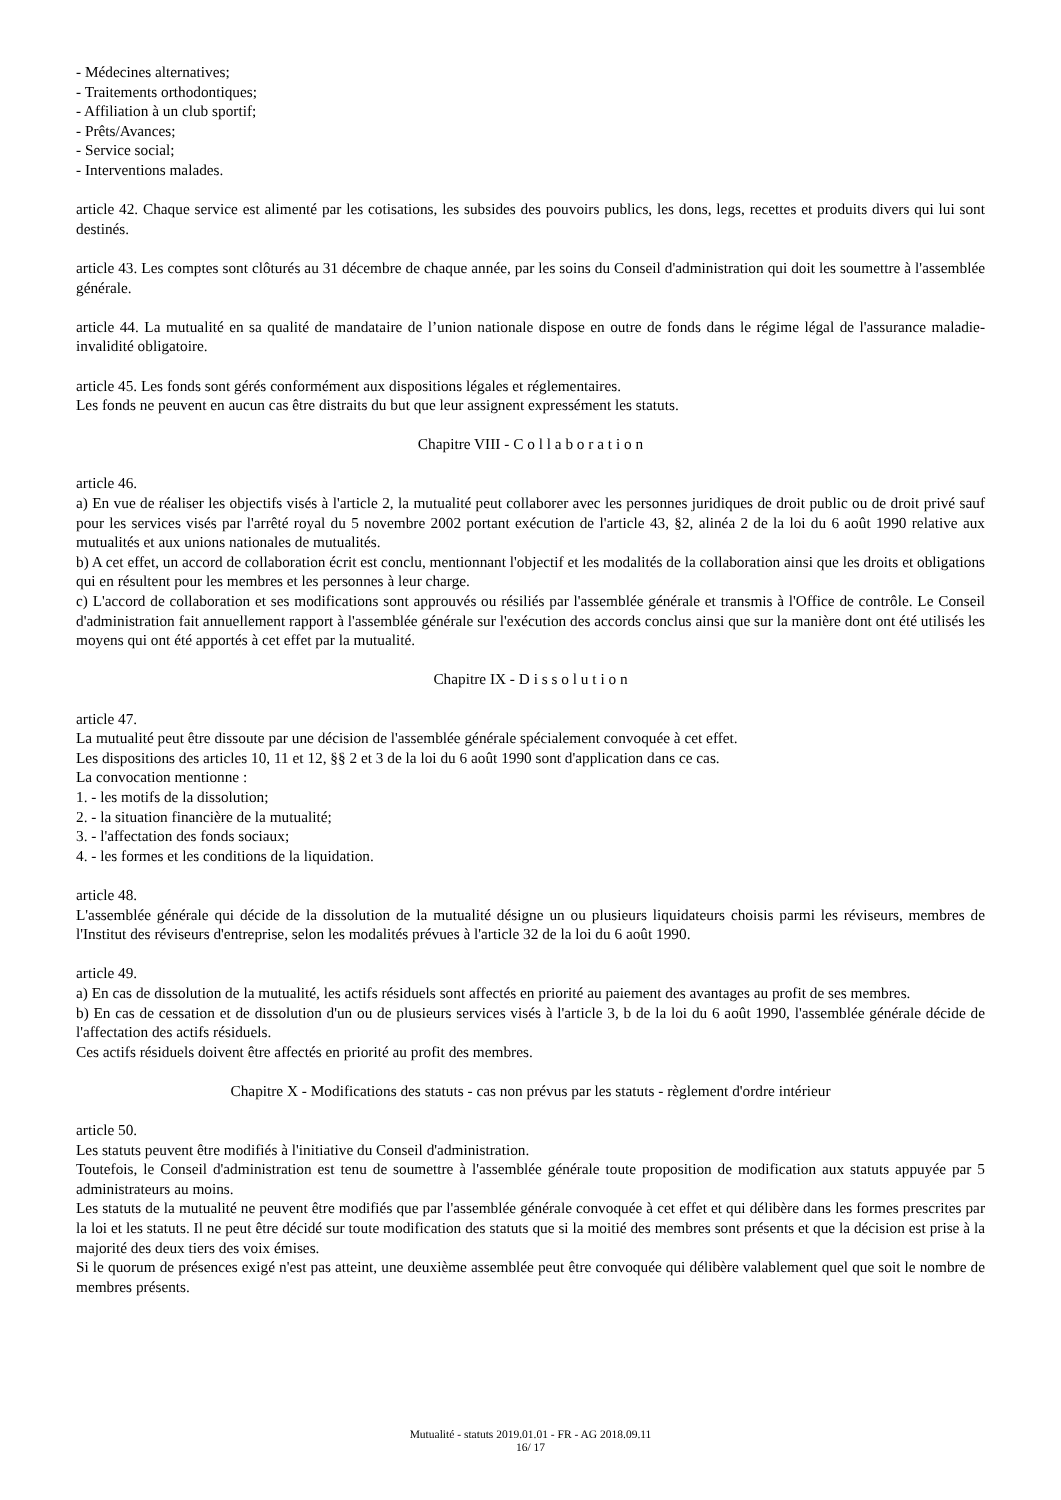- Médecines alternatives;
- Traitements orthodontiques;
- Affiliation à un club sportif;
- Prêts/Avances;
- Service social;
- Interventions malades.
article 42. Chaque service est alimenté par les cotisations, les subsides des pouvoirs publics, les dons, legs, recettes et produits divers qui lui sont destinés.
article 43. Les comptes sont clôturés au 31 décembre de chaque année, par les soins du Conseil d'administration qui doit les soumettre à l'assemblée générale.
article 44. La mutualité en sa qualité de mandataire de l’union nationale dispose en outre de fonds dans le régime légal de l'assurance maladie-invalidité obligatoire.
article 45. Les fonds sont gérés conformément aux dispositions légales et réglementaires.
Les fonds ne peuvent en aucun cas être distraits du but que leur assignent expressément les statuts.
Chapitre VIII - C o l l a b o r a t i o n
article 46.
a) En vue de réaliser les objectifs visés à l'article 2, la mutualité peut collaborer avec les personnes juridiques de droit public ou de droit privé sauf pour les services visés par l'arrêté royal du 5 novembre 2002 portant exécution de l'article 43, §2, alinéa 2 de la loi du 6 août 1990 relative aux mutualités et aux unions nationales de mutualités.
b) A cet effet, un accord de collaboration écrit est conclu, mentionnant l'objectif et les modalités de la collaboration ainsi que les droits et obligations qui en résultent pour les membres et les personnes à leur charge.
c) L'accord de collaboration et ses modifications sont approuvés ou résiliés par l'assemblée générale et transmis à l'Office de contrôle. Le Conseil d'administration fait annuellement rapport à l'assemblée générale sur l'exécution des accords conclus ainsi que sur la manière dont ont été utilisés les moyens qui ont été apportés à cet effet par la mutualité.
Chapitre IX - D i s s o l u t i o n
article 47.
La mutualité peut être dissoute par une décision de l'assemblée générale spécialement convoquée à cet effet.
Les dispositions des articles 10, 11 et 12, §§ 2 et 3 de la loi du 6 août 1990 sont d'application dans ce cas.
La convocation mentionne :
1. - les motifs de la dissolution;
2. - la situation financière de la mutualité;
3. - l'affectation des fonds sociaux;
4. - les formes et les conditions de la liquidation.
article 48.
L'assemblée générale qui décide de la dissolution de la mutualité désigne un ou plusieurs liquidateurs choisis parmi les réviseurs, membres de l'Institut des réviseurs d'entreprise, selon les modalités prévues à l'article 32 de la loi du 6 août 1990.
article 49.
a) En cas de dissolution de la mutualité, les actifs résiduels sont affectés en priorité au paiement des avantages au profit de ses membres.
b) En cas de cessation et de dissolution d'un ou de plusieurs services visés à l'article 3, b de la loi du 6 août 1990, l'assemblée générale décide de l'affectation des actifs résiduels.
Ces actifs résiduels doivent être affectés en priorité au profit des membres.
Chapitre X - Modifications des statuts - cas non prévus par les statuts - règlement d'ordre intérieur
article 50.
Les statuts peuvent être modifiés à l'initiative du Conseil d'administration.
Toutefois, le Conseil d'administration est tenu de soumettre à l'assemblée générale toute proposition de modification aux statuts appuyée par 5 administrateurs au moins.
Les statuts de la mutualité ne peuvent être modifiés que par l'assemblée générale convoquée à cet effet et qui délibère dans les formes prescrites par la loi et les statuts. Il ne peut être décidé sur toute modification des statuts que si la moitié des membres sont présents et que la décision est prise à la majorité des deux tiers des voix émises.
Si le quorum de présences exigé n'est pas atteint, une deuxième assemblée peut être convoquée qui délibère valablement quel que soit le nombre de membres présents.
Mutualité - statuts 2019.01.01 - FR - AG 2018.09.11
16/ 17